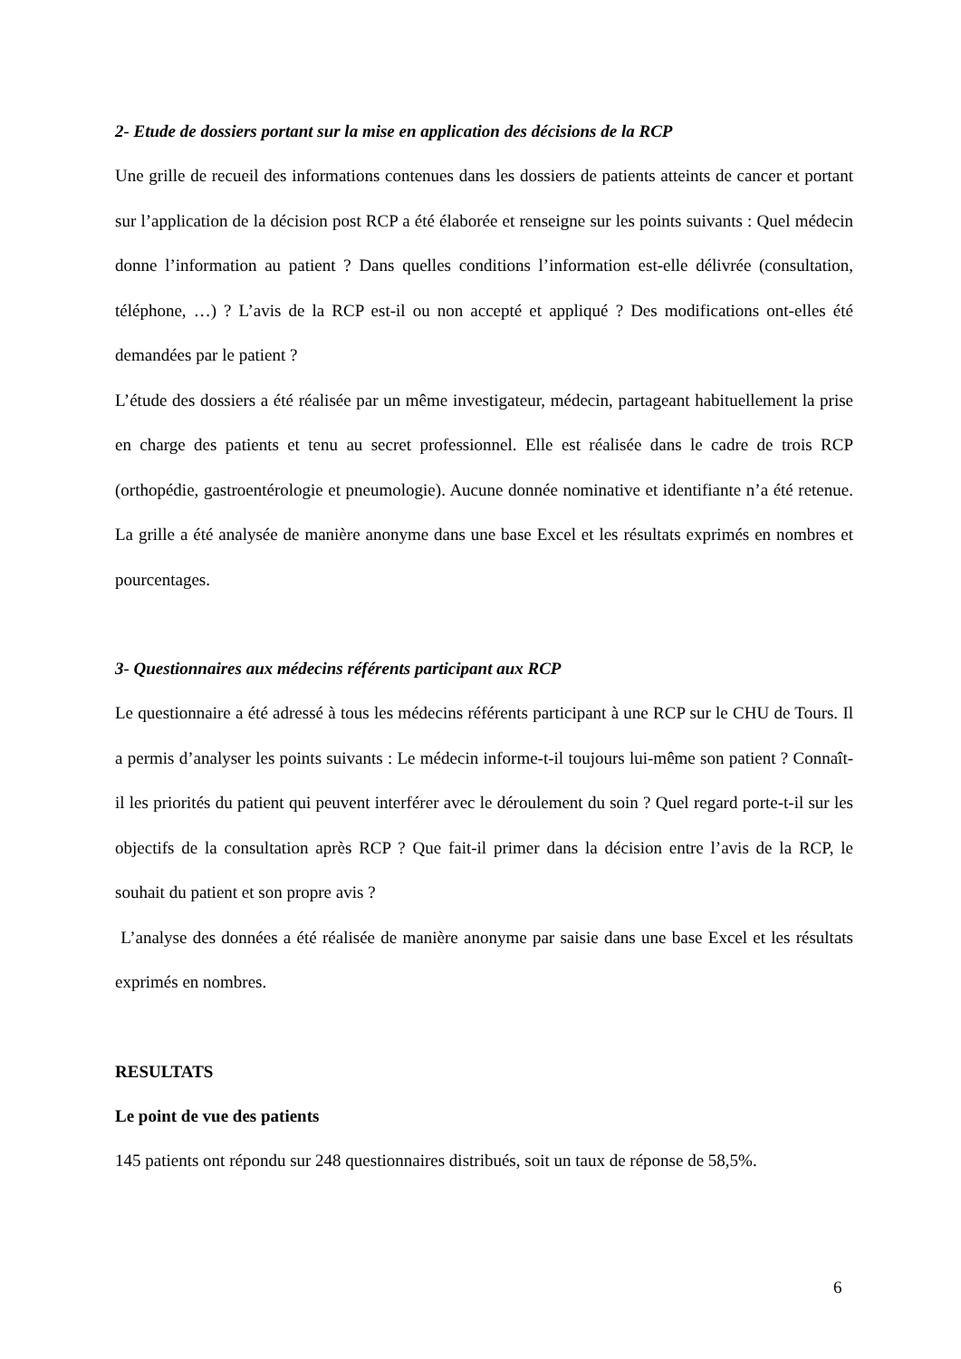2- Etude de dossiers portant sur la mise en application des décisions de la RCP
Une grille de recueil des informations contenues dans les dossiers de patients atteints de cancer et portant sur l’application de la décision post RCP a été élaborée et renseigne sur les points suivants : Quel médecin donne l’information au patient ? Dans quelles conditions l’information est-elle délivrée (consultation, téléphone, …) ? L’avis de la RCP est-il ou non accepté et appliqué ? Des modifications ont-elles été demandées par le patient ?
L’étude des dossiers a été réalisée par un même investigateur, médecin, partageant habituellement la prise en charge des patients et tenu au secret professionnel. Elle est réalisée dans le cadre de trois RCP (orthopédie, gastroentérologie et pneumologie). Aucune donnée nominative et identifiante n’a été retenue. La grille a été analysée de manière anonyme dans une base Excel et les résultats exprimés en nombres et pourcentages.
3- Questionnaires aux médecins référents participant aux RCP
Le questionnaire a été adressé à tous les médecins référents participant à une RCP sur le CHU de Tours. Il a permis d’analyser les points suivants : Le médecin informe-t-il toujours lui-même son patient ? Connaît-il les priorités du patient qui peuvent interférer avec le déroulement du soin ? Quel regard porte-t-il sur les objectifs de la consultation après RCP ? Que fait-il primer dans la décision entre l’avis de la RCP, le souhait du patient et son propre avis ?
L’analyse des données a été réalisée de manière anonyme par saisie dans une base Excel et les résultats exprimés en nombres.
RESULTATS
Le point de vue des patients
145 patients ont répondu sur 248 questionnaires distribués, soit un taux de réponse de 58,5%.
6